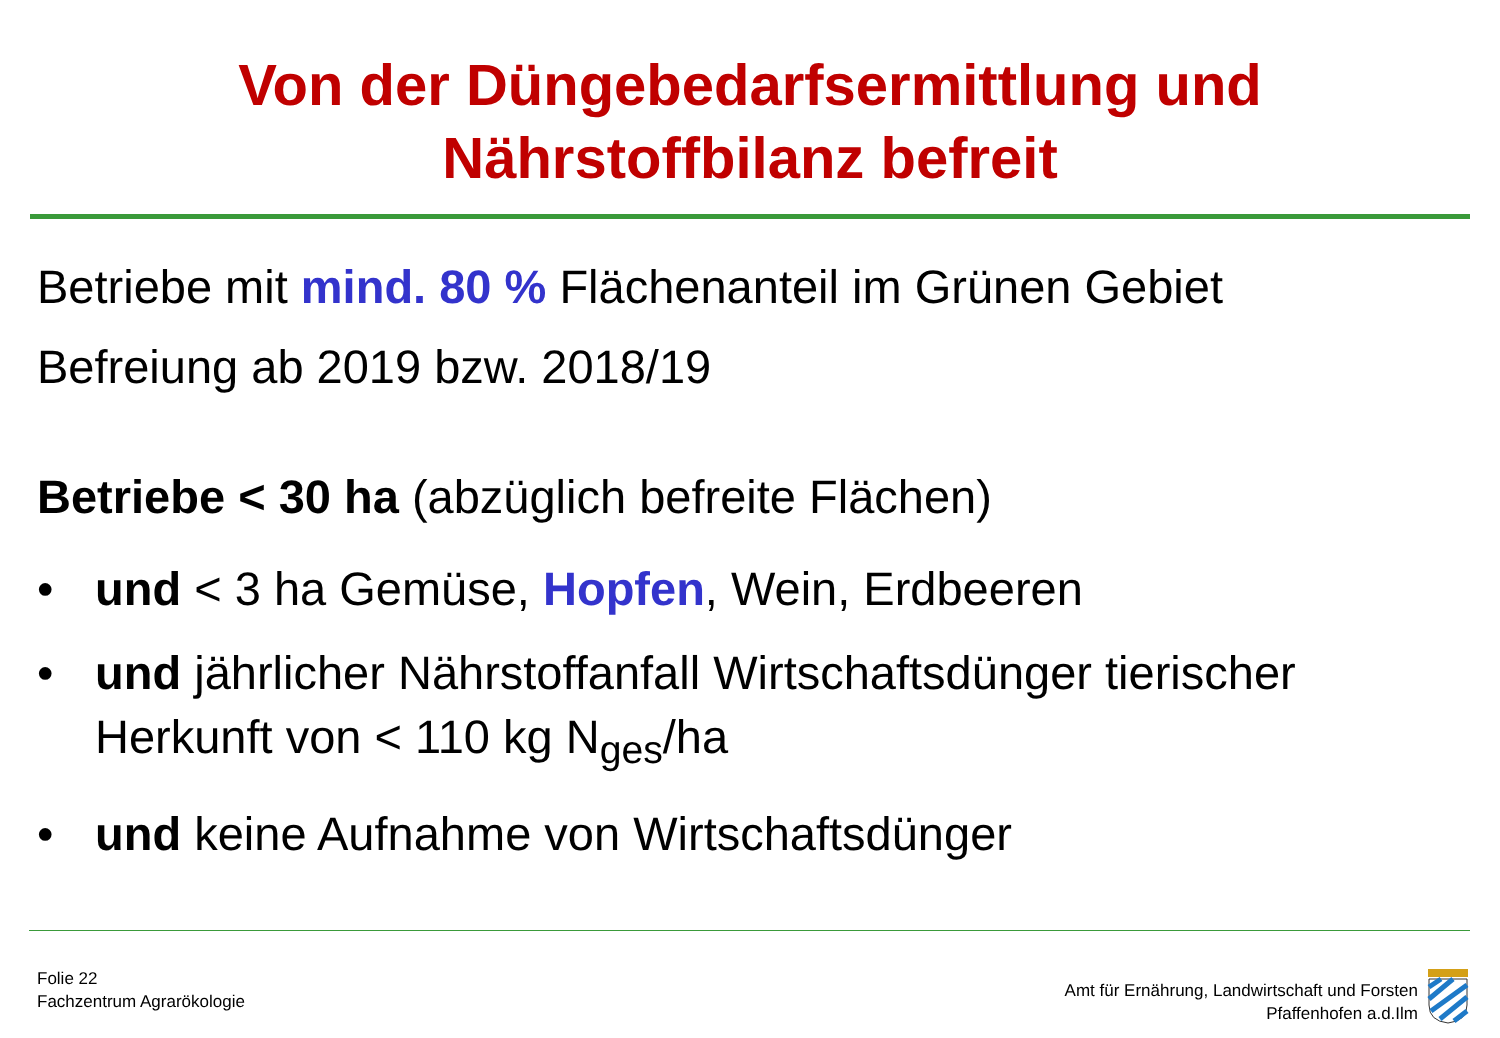Von der Düngebedarfsermittlung und
Nährstoffbilanz befreit
Betriebe mit mind. 80 % Flächenanteil im Grünen Gebiet
Befreiung ab 2019 bzw. 2018/19
Betriebe < 30 ha (abzüglich befreite Flächen)
• und < 3 ha Gemüse, Hopfen, Wein, Erdbeeren
• und jährlicher Nährstoffanfall Wirtschaftsdünger tierischer Herkunft von < 110 kg N<sub>ges</sub>/ha
• und keine Aufnahme von Wirtschaftsdünger
Folie 22
Fachzentrum Agrarökologie
Amt für Ernährung, Landwirtschaft und Forsten
Pfaffenhofen a.d.Ilm